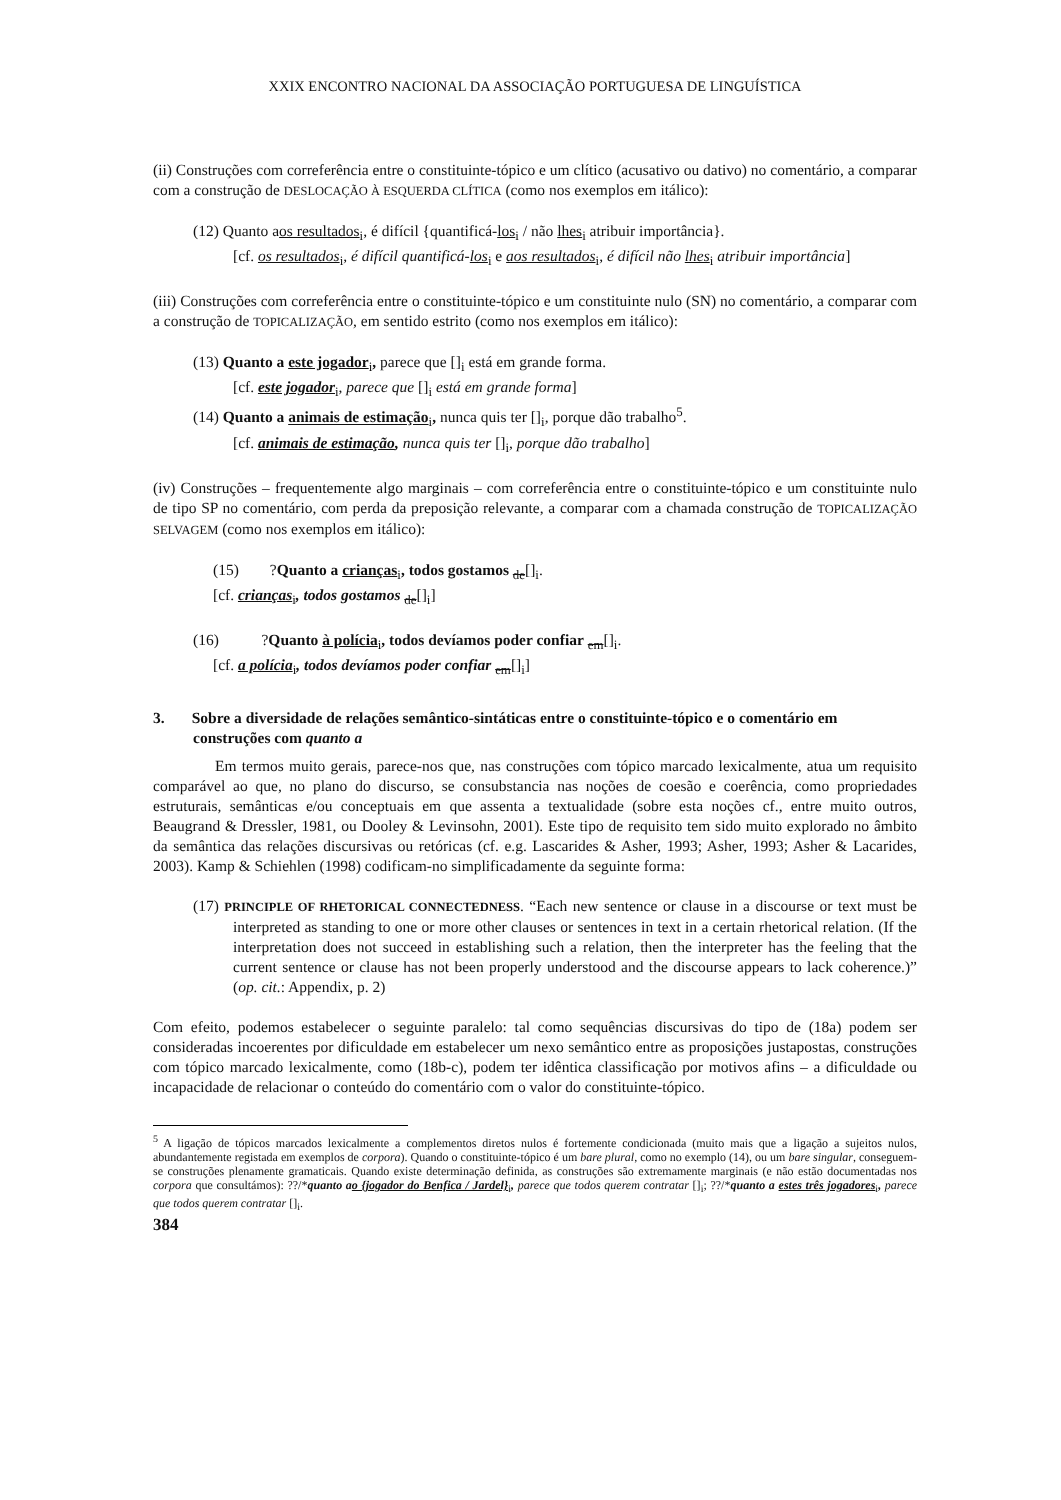XXIX ENCONTRO NACIONAL DA ASSOCIAÇÃO PORTUGUESA DE LINGUÍSTICA
(ii) Construções com correferência entre o constituinte-tópico e um clítico (acusativo ou dativo) no comentário, a comparar com a construção de DESLOCAÇÃO À ESQUERDA CLÍTICA (como nos exemplos em itálico):
(12) Quanto aos resultados<sub>i</sub>, é difícil {quantificá-los<sub>i</sub> / não lhes<sub>i</sub> atribuir importância}.
[cf. os resultados<sub>i</sub>, é difícil quantificá-los<sub>i</sub> e aos resultados<sub>i</sub>, é difícil não lhes<sub>i</sub> atribuir importância]
(iii) Construções com correferência entre o constituinte-tópico e um constituinte nulo (SN) no comentário, a comparar com a construção de TOPICALIZAÇÃO, em sentido estrito (como nos exemplos em itálico):
(13) Quanto a este jogador<sub>i</sub>, parece que []<sub>i</sub> está em grande forma.
[cf. este jogador<sub>i</sub>, parece que []<sub>i</sub> está em grande forma]
(14) Quanto a animais de estimação<sub>i</sub>, nunca quis ter []<sub>i</sub>, porque dão trabalho<sup>5</sup>.
[cf. animais de estimação, nunca quis ter []<sub>i</sub>, porque dão trabalho]
(iv) Construções – frequentemente algo marginais – com correferência entre o constituinte-tópico e um constituinte nulo de tipo SP no comentário, com perda da preposição relevante, a comparar com a chamada construção de TOPICALIZAÇÃO SELVAGEM (como nos exemplos em itálico):
(15) ?Quanto a crianças<sub>i</sub>, todos gostamos <sub>de</sub>[]<sub>i</sub>.
[cf. crianças<sub>i</sub>, todos gostamos <sub>de</sub>[]<sub>i</sub>]
(16) ?Quanto à polícia<sub>i</sub>, todos devíamos poder confiar <sub>em</sub>[]<sub>i</sub>.
[cf. a polícia<sub>i</sub>, todos devíamos poder confiar <sub>em</sub>[]<sub>i</sub>]
3. Sobre a diversidade de relações semântico-sintáticas entre o constituinte-tópico e o comentário em construções com quanto a
Em termos muito gerais, parece-nos que, nas construções com tópico marcado lexicalmente, atua um requisito comparável ao que, no plano do discurso, se consubstancia nas noções de coesão e coerência, como propriedades estruturais, semânticas e/ou conceptuais em que assenta a textualidade (sobre esta noções cf., entre muito outros, Beaugrand & Dressler, 1981, ou Dooley & Levinsohn, 2001). Este tipo de requisito tem sido muito explorado no âmbito da semântica das relações discursivas ou retóricas (cf. e.g. Lascarides & Asher, 1993; Asher, 1993; Asher & Lacarides, 2003). Kamp & Schiehlen (1998) codificam-no simplificadamente da seguinte forma:
(17) PRINCIPLE OF RHETORICAL CONNECTEDNESS. “Each new sentence or clause in a discourse or text must be interpreted as standing to one or more other clauses or sentences in text in a certain rhetorical relation. (If the interpretation does not succeed in establishing such a relation, then the interpreter has the feeling that the current sentence or clause has not been properly understood and the discourse appears to lack coherence.)” (op. cit.: Appendix, p. 2)
Com efeito, podemos estabelecer o seguinte paralelo: tal como sequências discursivas do tipo de (18a) podem ser consideradas incoerentes por dificuldade em estabelecer um nexo semântico entre as proposições justapostas, construções com tópico marcado lexicalmente, como (18b-c), podem ter idêntica classificação por motivos afins – a dificuldade ou incapacidade de relacionar o conteúdo do comentário com o valor do constituinte-tópico.
<sup>5</sup> A ligação de tópicos marcados lexicalmente a complementos diretos nulos é fortemente condicionada (muito mais que a ligação a sujeitos nulos, abundantemente registada em exemplos de corpora). Quando o constituinte-tópico é um bare plural, como no exemplo (14), ou um bare singular, conseguem-se construções plenamente gramaticais. Quando existe determinação definida, as construções são extremamente marginais (e não estão documentadas nos corpora que consultámos): ??/*quanto ao {jogador do Benfica / Jardel}<sub>i</sub>, parece que todos querem contratar []<sub>i</sub>; ??/*quanto a estes três jogadores<sub>i</sub>, parece que todos querem contratar []<sub>i</sub>.
384